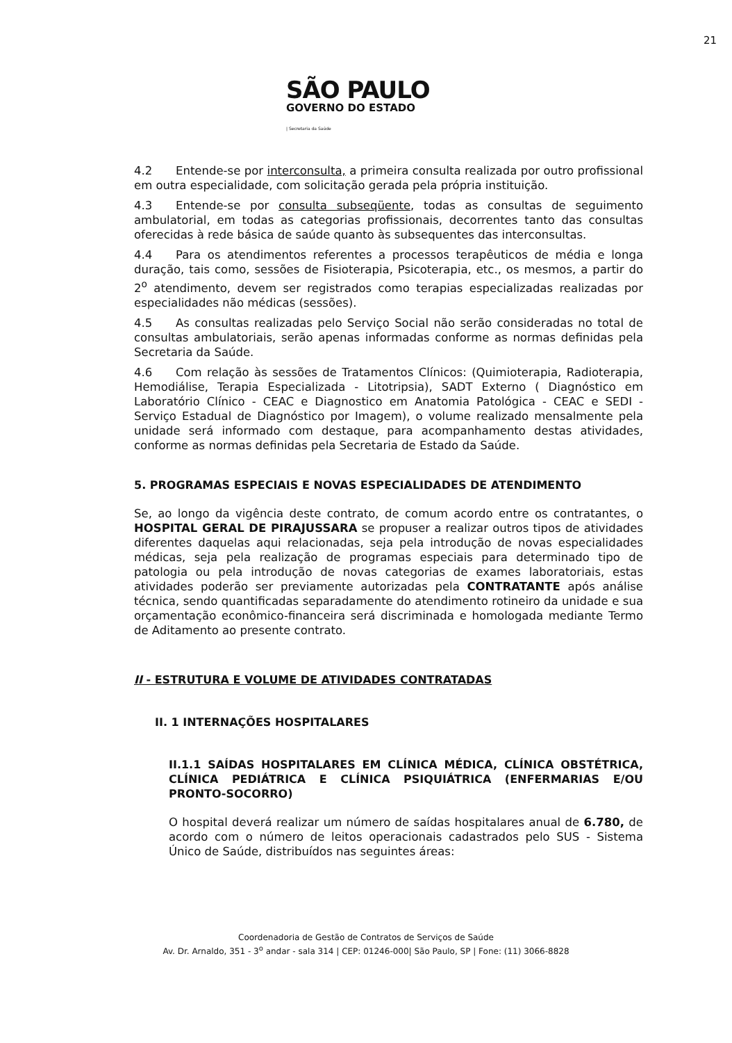21
SÃO PAULO
GOVERNO DO ESTADO
| Secretaria da Saúde
4.2 Entende-se por interconsulta, a primeira consulta realizada por outro profissional em outra especialidade, com solicitação gerada pela própria instituição.
4.3 Entende-se por consulta subseqüente, todas as consultas de seguimento ambulatorial, em todas as categorias profissionais, decorrentes tanto das consultas oferecidas à rede básica de saúde quanto às subsequentes das interconsultas.
4.4 Para os atendimentos referentes a processos terapêuticos de média e longa duração, tais como, sessões de Fisioterapia, Psicoterapia, etc., os mesmos, a partir do 2<sup>o</sup> atendimento, devem ser registrados como terapias especializadas realizadas por especialidades não médicas (sessões).
4.5 As consultas realizadas pelo Serviço Social não serão consideradas no total de consultas ambulatoriais, serão apenas informadas conforme as normas definidas pela Secretaria da Saúde.
4.6 Com relação às sessões de Tratamentos Clínicos: (Quimioterapia, Radioterapia, Hemodiálise, Terapia Especializada - Litotripsia), SADT Externo ( Diagnóstico em Laboratório Clínico - CEAC e Diagnostico em Anatomia Patológica - CEAC e SEDI - Serviço Estadual de Diagnóstico por Imagem), o volume realizado mensalmente pela unidade será informado com destaque, para acompanhamento destas atividades, conforme as normas definidas pela Secretaria de Estado da Saúde.
5. PROGRAMAS ESPECIAIS E NOVAS ESPECIALIDADES DE ATENDIMENTO
Se, ao longo da vigência deste contrato, de comum acordo entre os contratantes, o HOSPITAL GERAL DE PIRAJUSSARA se propuser a realizar outros tipos de atividades diferentes daquelas aqui relacionadas, seja pela introdução de novas especialidades médicas, seja pela realização de programas especiais para determinado tipo de patologia ou pela introdução de novas categorias de exames laboratoriais, estas atividades poderão ser previamente autorizadas pela CONTRATANTE após análise técnica, sendo quantificadas separadamente do atendimento rotineiro da unidade e sua orçamentação econômico-financeira será discriminada e homologada mediante Termo de Aditamento ao presente contrato.
II - ESTRUTURA E VOLUME DE ATIVIDADES CONTRATADAS
II. 1 INTERNAÇÕES HOSPITALARES
II.1.1 SAÍDAS HOSPITALARES EM CLÍNICA MÉDICA, CLÍNICA OBSTÉTRICA, CLÍNICA PEDIÁTRICA E CLÍNICA PSIQUIÁTRICA (ENFERMARIAS E/OU PRONTO-SOCORRO)
O hospital deverá realizar um número de saídas hospitalares anual de 6.780, de acordo com o número de leitos operacionais cadastrados pelo SUS - Sistema Único de Saúde, distribuídos nas seguintes áreas:
Coordenadoria de Gestão de Contratos de Serviços de Saúde
Av. Dr. Arnaldo, 351 - 3<sup>o</sup> andar - sala 314 | CEP: 01246-000| São Paulo, SP | Fone: (11) 3066-8828